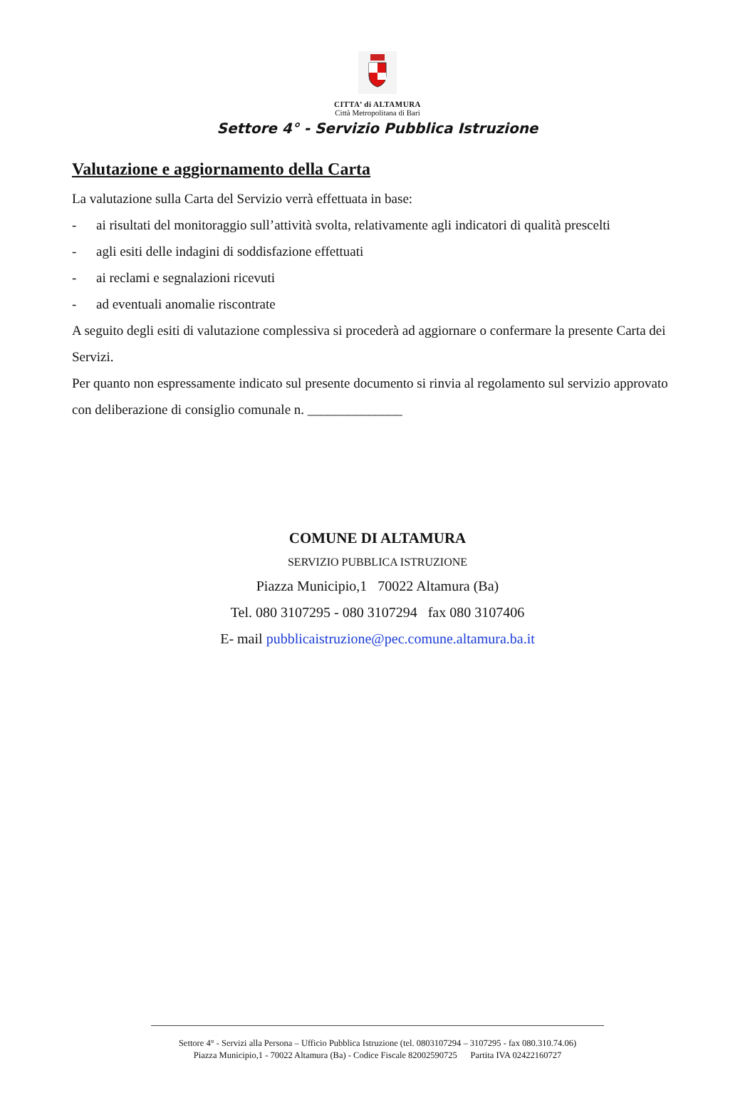CITTA’ di ALTAMURA
Città Metropolitana di Bari
Settore 4° - Servizio Pubblica Istruzione
Valutazione e aggiornamento della Carta
La valutazione sulla Carta del Servizio verrà effettuata in base:
- ai risultati del monitoraggio sull’attività svolta, relativamente agli indicatori di qualità prescelti
- agli esiti delle indagini di soddisfazione effettuati
- ai reclami e segnalazioni ricevuti
- ad eventuali anomalie riscontrate
A seguito degli esiti di valutazione complessiva si procederà ad aggiornare o confermare la presente Carta dei Servizi.
Per quanto non espressamente indicato sul presente documento si rinvia al regolamento sul servizio approvato con deliberazione di consiglio comunale n. ______________
COMUNE DI ALTAMURA
SERVIZIO PUBBLICA ISTRUZIONE
Piazza Municipio,1 70022 Altamura (Ba)
Tel. 080 3107295 - 080 3107294 fax 080 3107406
E- mail pubblicaistruzione@pec.comune.altamura.ba.it
Settore 4° - Servizi alla Persona – Ufficio Pubblica Istruzione (tel. 0803107294 – 3107295 - fax 080.310.74.06)
Piazza Municipio,1 - 70022 Altamura (Ba) - Codice Fiscale 82002590725 Partita IVA 02422160727